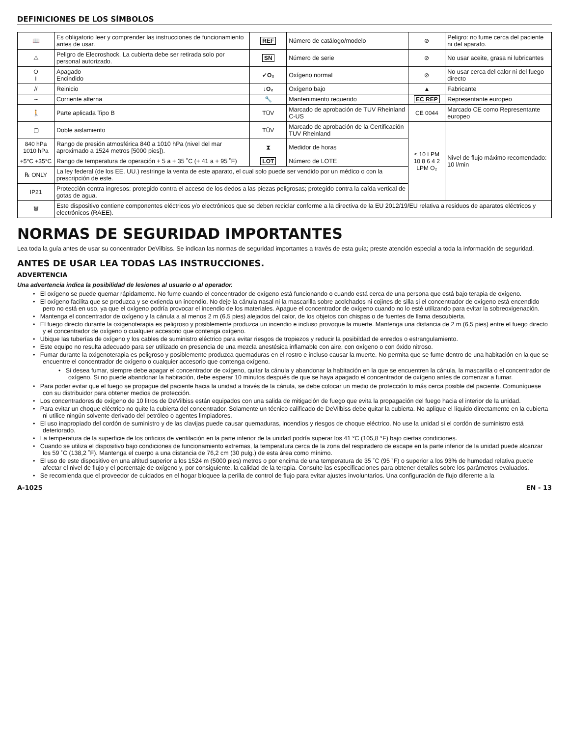DEFINICIONES DE LOS SÍMBOLOS
| 📖 | Es obligatorio leer y comprender las instrucciones de funcionamiento antes de usar. | REF | Número de catálogo/modelo | ⊘ | Peligro: no fume cerca del paciente ni del aparato. |
| ⚠ | Peligro de Elecroshock. La cubierta debe ser retirada solo por personal autorizado. | SN | Número de serie | ⊘ | No usar aceite, grasa ni lubricantes |
| O I | Apagado Encindido | ✓O₂ | Oxígeno normal | ⊘ | No usar cerca del calor ni del fuego directo |
| // | Reinicio | ↓O₂ | Oxígeno bajo | ▲ | Fabricante |
| ∼ | Corriente alterna | 🔧 | Mantenimiento requerido | EC REP | Representante europeo |
| 🚶 | Parte aplicada Tipo B | TÜV | Marcado de aprobación de TUV Rheinland C-US | CE 0044 | Marcado CE como Representante europeo |
| ▢ | Doble aislamiento | TÜV | Marcado de aprobación de la Certificación TUV Rheinland | ≤ 10 LPM 10 8 6 4 2 LPM O₂ | Nivel de flujo máximo recomendado: 10 l/min |
| 840 hPa 1010 hPa | Rango de presión atmosférica 840 a 1010 hPa (nivel del mar aproximado a 1524 metros [5000 pies]). | ⧗ | Medidor de horas | | |
| +5°C +35°C | Rango de temperatura de operación + 5 a + 35 ˚C (+ 41 a + 95 ˚F) | LOT | Número de LOTE | | |
| ℞ ONLY | La ley federal (de los EE. UU.) restringe la venta de este aparato, el cual solo puede ser vendido por un médico o con la prescripción de este. | | | | |
| IP21 | Protección contra ingresos: protegido contra el acceso de los dedos a las piezas peligrosas; protegido contra la caída vertical de gotas de agua. | | | | |
| 🗑 | Este dispositivo contiene componentes eléctricos y/o electrónicos que se deben reciclar conforme a la directiva de la EU 2012/19/EU relativa a residuos de aparatos eléctricos y electrónicos (RAEE). | | | | |
NORMAS DE SEGURIDAD IMPORTANTES
Lea toda la guía antes de usar su concentrador DeVilbiss. Se indican las normas de seguridad importantes a través de esta guía; preste atención especial a toda la información de seguridad.
ANTES DE USAR LEA TODAS LAS INSTRUCCIONES.
ADVERTENCIA
Una advertencia indica la posibilidad de lesiones al usuario o al operador.
• El oxígeno se puede quemar rápidamente. No fume cuando el concentrador de oxígeno está funcionando o cuando está cerca de una persona que está bajo terapia de oxígeno.
• El oxígeno facilita que se produzca y se extienda un incendio. No deje la cánula nasal ni la mascarilla sobre acolchados ni cojines de silla si el concentrador de oxígeno está encendido pero no está en uso, ya que el oxígeno podría provocar el incendio de los materiales. Apague el concentrador de oxígeno cuando no lo esté utilizando para evitar la sobreoxigenación.
• Mantenga el concentrador de oxígeno y la cánula a al menos 2 m (6,5 pies) alejados del calor, de los objetos con chispas o de fuentes de llama descubierta.
• El fuego directo durante la oxigenoterapia es peligroso y posiblemente produzca un incendio e incluso provoque la muerte. Mantenga una distancia de 2 m (6,5 pies) entre el fuego directo y el concentrador de oxígeno o cualquier accesorio que contenga oxígeno.
• Ubique las tuberías de oxígeno y los cables de suministro eléctrico para evitar riesgos de tropiezos y reducir la posibildad de enredos o estrangulamiento.
• Este equipo no resulta adecuado para ser utilizado en presencia de una mezcla anestésica inflamable con aire, con oxígeno o con óxido nitroso.
• Fumar durante la oxigenoterapia es peligroso y posiblemente produzca quemaduras en el rostro e incluso causar la muerte. No permita que se fume dentro de una habitación en la que se encuentre el concentrador de oxígeno o cualquier accesorio que contenga oxígeno.
• Si desea fumar, siempre debe apagar el concentrador de oxígeno, quitar la cánula y abandonar la habitación en la que se encuentren la cánula, la mascarilla o el concentrador de oxígeno. Si no puede abandonar la habitación, debe esperar 10 minutos después de que se haya apagado el concentrador de oxígeno antes de comenzar a fumar.
• Para poder evitar que el fuego se propague del paciente hacia la unidad a través de la cánula, se debe colocar un medio de protección lo más cerca posible del paciente. Comuníquese con su distribuidor para obtener medios de protección.
• Los concentradores de oxígeno de 10 litros de DeVilbiss están equipados con una salida de mitigación de fuego que evita la propagación del fuego hacia el interior de la unidad.
• Para evitar un choque eléctrico no quite la cubierta del concentrador. Solamente un técnico calificado de DeVilbiss debe quitar la cubierta. No aplique el líquido directamente en la cubierta ni utilice ningún solvente derivado del petróleo o agentes limpiadores.
• El uso inapropiado del cordón de suministro y de las clavijas puede causar quemaduras, incendios y riesgos de choque eléctrico. No use la unidad si el cordón de suministro está deteriorado.
• La temperatura de la superficie de los orificios de ventilación en la parte inferior de la unidad podría superar los 41 °C (105,8 °F) bajo ciertas condiciones.
• Cuando se utiliza el dispositivo bajo condiciones de funcionamiento extremas, la temperatura cerca de la zona del respiradero de escape en la parte inferior de la unidad puede alcanzar los 59 ˚C (138,2 ˚F). Mantenga el cuerpo a una distancia de 76,2 cm (30 pulg.) de esta área como mínimo.
• El uso de este dispositivo en una altitud superior a los 1524 m (5000 pies) metros o por encima de una temperatura de 35 ˚C (95 ˚F) o superior a los 93% de humedad relativa puede afectar el nivel de flujo y el porcentaje de oxígeno y, por consiguiente, la calidad de la terapia. Consulte las especificaciones para obtener detalles sobre los parámetros evaluados.
• Se recomienda que el proveedor de cuidados en el hogar bloquee la perilla de control de flujo para evitar ajustes involuntarios. Una configuración de flujo diferente a la
A-1025 EN - 13